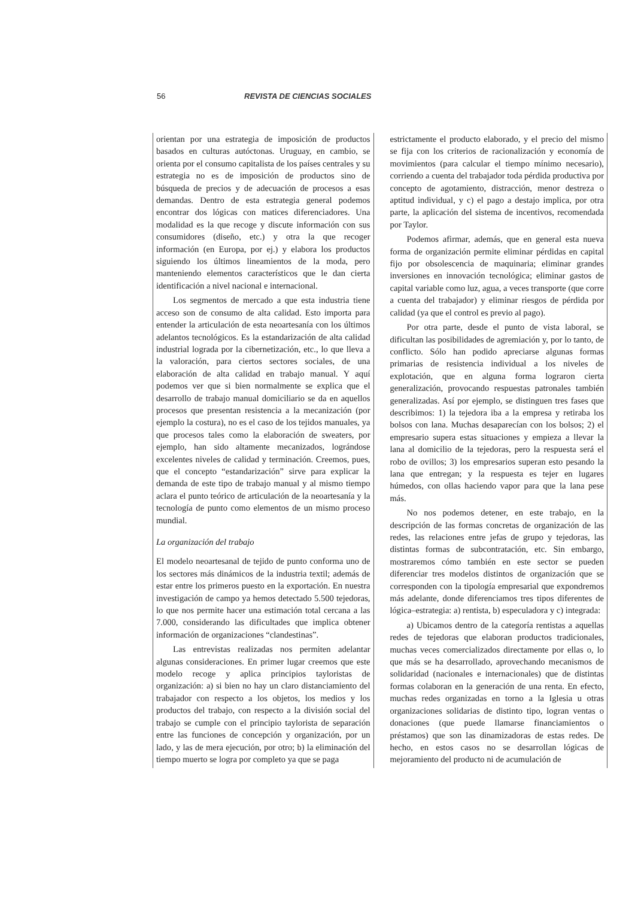56 REVISTA DE CIENCIAS SOCIALES
orientan por una estrategia de imposición de productos basados en culturas autóctonas. Uruguay, en cambio, se orienta por el consumo capitalista de los países centrales y su estrategia no es de imposición de productos sino de búsqueda de precios y de adecuación de procesos a esas demandas. Dentro de esta estrategia general podemos encontrar dos lógicas con matices diferenciadores. Una modalidad es la que recoge y discute información con sus consumidores (diseño, etc.) y otra la que recoger información (en Europa, por ej.) y elabora los productos siguiendo los últimos lineamientos de la moda, pero manteniendo elementos característicos que le dan cierta identificación a nivel nacional e internacional.
Los segmentos de mercado a que esta industria tiene acceso son de consumo de alta calidad. Esto importa para entender la articulación de esta neoartesanía con los últimos adelantos tecnológicos. Es la estandarización de alta calidad industrial lograda por la cibernetización, etc., lo que lleva a la valoración, para ciertos sectores sociales, de una elaboración de alta calidad en trabajo manual. Y aquí podemos ver que si bien normalmente se explica que el desarrollo de trabajo manual domiciliario se da en aquellos procesos que presentan resistencia a la mecanización (por ejemplo la costura), no es el caso de los tejidos manuales, ya que procesos tales como la elaboración de sweaters, por ejemplo, han sido altamente mecanizados, lográndose excelentes niveles de calidad y terminación. Creemos, pues, que el concepto “estandarización” sirve para explicar la demanda de este tipo de trabajo manual y al mismo tiempo aclara el punto teórico de articulación de la neoartesanía y la tecnología de punto como elementos de un mismo proceso mundial.
La organización del trabajo
El modelo neoartesanal de tejido de punto conforma uno de los sectores más dinámicos de la industria textil; además de estar entre los primeros puesto en la exportación. En nuestra investigación de campo ya hemos detectado 5.500 tejedoras, lo que nos permite hacer una estimación total cercana a las 7.000, considerando las dificultades que implica obtener información de organizaciones “clandestinas”.
Las entrevistas realizadas nos permiten adelantar algunas consideraciones. En primer lugar creemos que este modelo recoge y aplica principios tayloristas de organización: a) si bien no hay un claro distanciamiento del trabajador con respecto a los objetos, los medios y los productos del trabajo, con respecto a la división social del trabajo se cumple con el principio taylorista de separación entre las funciones de concepción y organización, por un lado, y las de mera ejecución, por otro; b) la eliminación del tiempo muerto se logra por completo ya que se paga
estrictamente el producto elaborado, y el precio del mismo se fija con los criterios de racionalización y economía de movimientos (para calcular el tiempo mínimo necesario), corriendo a cuenta del trabajador toda pérdida productiva por concepto de agotamiento, distracción, menor destreza o aptitud individual, y c) el pago a destajo implica, por otra parte, la aplicación del sistema de incentivos, recomendada por Taylor.
Podemos afirmar, además, que en general esta nueva forma de organización permite eliminar pérdidas en capital fijo por obsolescencia de maquinaria; eliminar grandes inversiones en innovación tecnológica; eliminar gastos de capital variable como luz, agua, a veces transporte (que corre a cuenta del trabajador) y eliminar riesgos de pérdida por calidad (ya que el control es previo al pago).
Por otra parte, desde el punto de vista laboral, se dificultan las posibilidades de agremiación y, por lo tanto, de conflicto. Sólo han podido apreciarse algunas formas primarias de resistencia individual a los niveles de explotación, que en alguna forma lograron cierta generalización, provocando respuestas patronales también generalizadas. Así por ejemplo, se distinguen tres fases que describimos: 1) la tejedora iba a la empresa y retiraba los bolsos con lana. Muchas desaparecían con los bolsos; 2) el empresario supera estas situaciones y empieza a llevar la lana al domicilio de la tejedoras, pero la respuesta será el robo de ovillos; 3) los empresarios superan esto pesando la lana que entregan; y la respuesta es tejer en lugares húmedos, con ollas haciendo vapor para que la lana pese más.
No nos podemos detener, en este trabajo, en la descripción de las formas concretas de organización de las redes, las relaciones entre jefas de grupo y tejedoras, las distintas formas de subcontratación, etc. Sin embargo, mostraremos cómo también en este sector se pueden diferenciar tres modelos distintos de organización que se corresponden con la tipología empresarial que expondremos más adelante, donde diferenciamos tres tipos diferentes de lógica–estrategia: a) rentista, b) especuladora y c) integrada:
a) Ubicamos dentro de la categoría rentistas a aquellas redes de tejedoras que elaboran productos tradicionales, muchas veces comercializados directamente por ellas o, lo que más se ha desarrollado, aprovechando mecanismos de solidaridad (nacionales e internacionales) que de distintas formas colaboran en la generación de una renta. En efecto, muchas redes organizadas en torno a la Iglesia u otras organizaciones solidarias de distinto tipo, logran ventas o donaciones (que puede llamarse financiamientos o préstamos) que son las dinamizadoras de estas redes. De hecho, en estos casos no se desarrollan lógicas de mejoramiento del producto ni de acumulación de